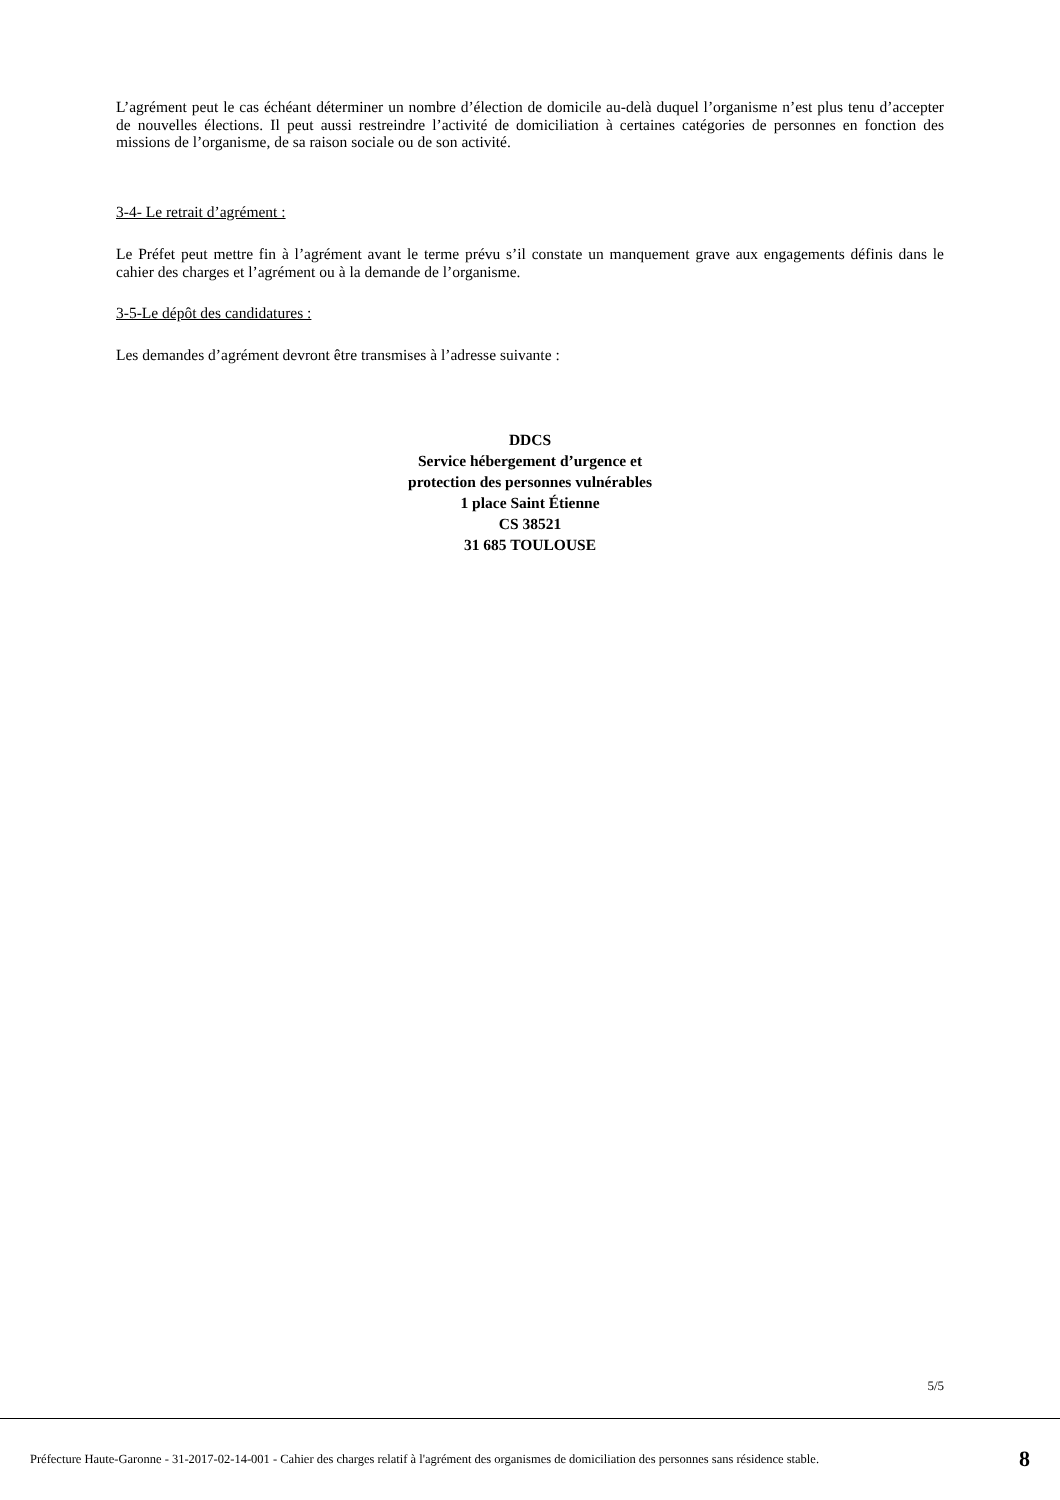L’agrément peut le cas échéant déterminer un nombre d’élection de domicile au-delà duquel l’organisme n’est plus tenu d’accepter de nouvelles élections. Il peut aussi restreindre l’activité de domiciliation à certaines catégories de personnes en fonction des missions de l’organisme, de sa raison sociale ou de son activité.
3-4- Le retrait d’agrément :
Le Préfet peut mettre fin à l’agrément avant le terme prévu s’il constate un manquement grave aux engagements définis dans le cahier des charges et l’agrément ou à la demande de l’organisme.
3-5-Le dépôt des candidatures :
Les demandes d’agrément devront être transmises à l’adresse suivante :
DDCS
Service hébergement d’urgence et
protection des personnes vulnérables
1 place Saint Étienne
CS 38521
31 685 TOULOUSE
5/5
Préfecture Haute-Garonne - 31-2017-02-14-001 - Cahier des charges relatif à l'agrément des organismes de domiciliation des personnes sans résidence stable. 8